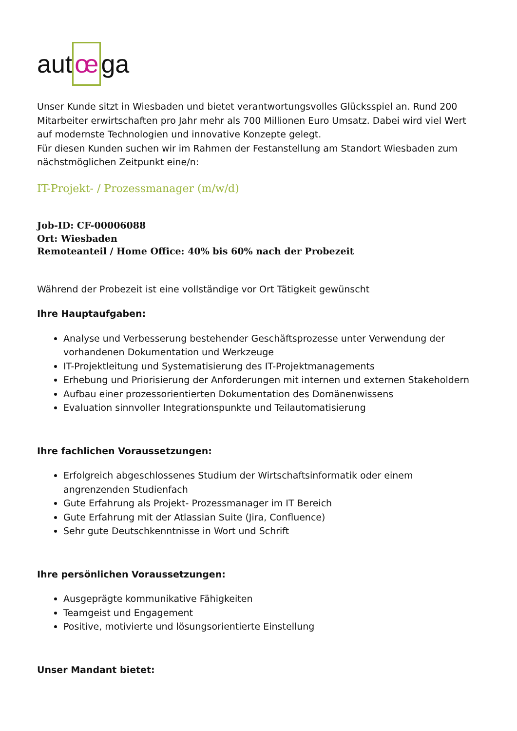aut œ ga
Unser Kunde sitzt in Wiesbaden und bietet verantwortungsvolles Glücksspiel an. Rund 200 Mitarbeiter erwirtschaften pro Jahr mehr als 700 Millionen Euro Umsatz. Dabei wird viel Wert auf modernste Technologien und innovative Konzepte gelegt.
Für diesen Kunden suchen wir im Rahmen der Festanstellung am Standort Wiesbaden zum nächstmöglichen Zeitpunkt eine/n:
IT-Projekt- / Prozessmanager (m/w/d)
Job-ID: CF-00006088
Ort: Wiesbaden
Remoteanteil / Home Office: 40% bis 60% nach der Probezeit
Während der Probezeit ist eine vollständige vor Ort Tätigkeit gewünscht
Ihre Hauptaufgaben:
Analyse und Verbesserung bestehender Geschäftsprozesse unter Verwendung der vorhandenen Dokumentation und Werkzeuge
IT-Projektleitung und Systematisierung des IT-Projektmanagements
Erhebung und Priorisierung der Anforderungen mit internen und externen Stakeholdern
Aufbau einer prozessorientierten Dokumentation des Domänenwissens
Evaluation sinnvoller Integrationspunkte und Teilautomatisierung
Ihre fachlichen Voraussetzungen:
Erfolgreich abgeschlossenes Studium der Wirtschaftsinformatik oder einem angrenzenden Studienfach
Gute Erfahrung als Projekt- Prozessmanager im IT Bereich
Gute Erfahrung mit der Atlassian Suite (Jira, Confluence)
Sehr gute Deutschkenntnisse in Wort und Schrift
Ihre persönlichen Voraussetzungen:
Ausgeprägte kommunikative Fähigkeiten
Teamgeist und Engagement
Positive, motivierte und lösungsorientierte Einstellung
Unser Mandant bietet: